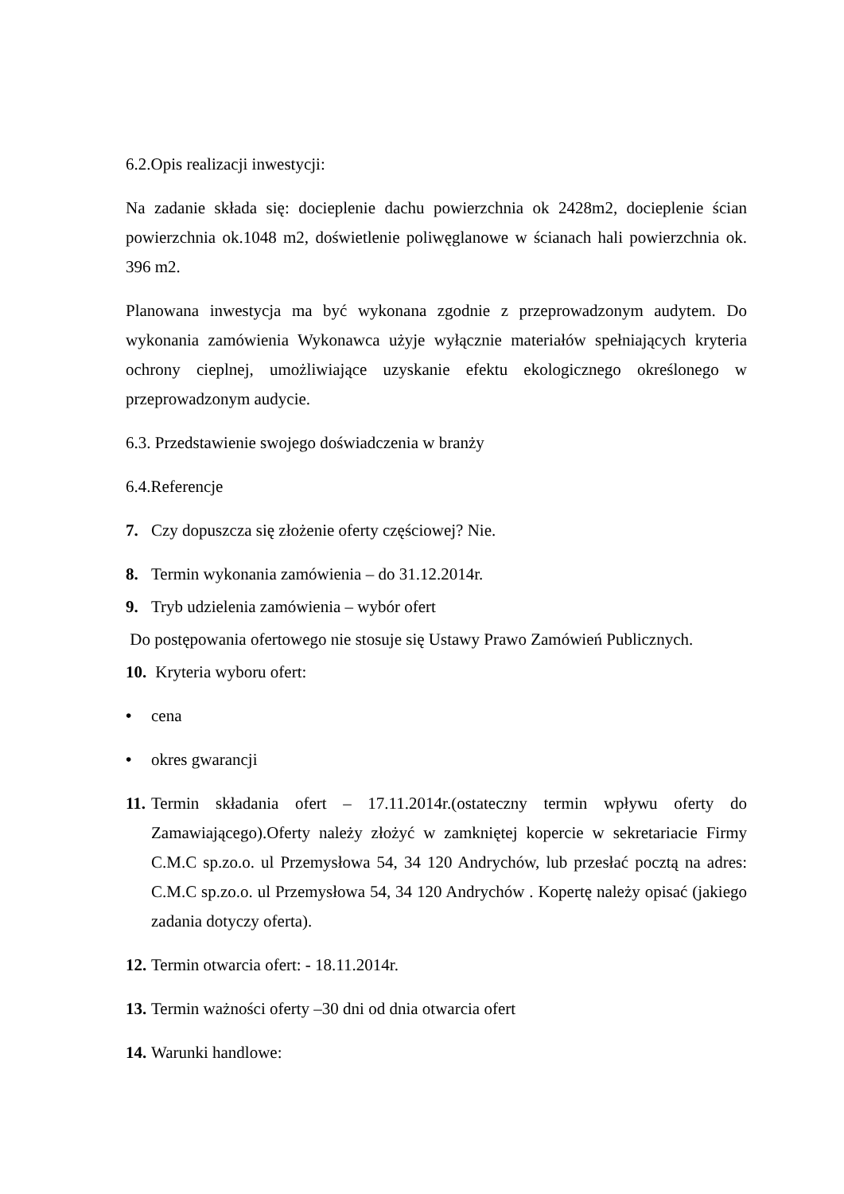6.2.Opis realizacji inwestycji:
Na zadanie składa się: docieplenie dachu powierzchnia ok 2428m2, docieplenie ścian powierzchnia ok.1048 m2, doświetlenie poliwęglanowe w ścianach hali powierzchnia ok. 396 m2.
Planowana inwestycja ma być wykonana zgodnie z przeprowadzonym audytem. Do wykonania zamówienia Wykonawca użyje wyłącznie materiałów spełniających kryteria ochrony cieplnej, umożliwiające uzyskanie efektu ekologicznego określonego w przeprowadzonym audycie.
6.3. Przedstawienie swojego doświadczenia w branży
6.4.Referencje
7. Czy dopuszcza się złożenie oferty częściowej? Nie.
8. Termin wykonania zamówienia – do 31.12.2014r.
9. Tryb udzielenia zamówienia – wybór ofert
Do postępowania ofertowego nie stosuje się Ustawy Prawo Zamówień Publicznych.
10. Kryteria wyboru ofert:
• cena
• okres gwarancji
11. Termin składania ofert – 17.11.2014r.(ostateczny termin wpływu oferty do Zamawiającego).Oferty należy złożyć w zamkniętej kopercie w sekretariacie Firmy C.M.C sp.zo.o. ul Przemysłowa 54, 34 120 Andrychów, lub przesłać pocztą na adres: C.M.C sp.zo.o. ul Przemysłowa 54, 34 120 Andrychów . Kopertę należy opisać (jakiego zadania dotyczy oferta).
12. Termin otwarcia ofert: - 18.11.2014r.
13. Termin ważności oferty –30 dni od dnia otwarcia ofert
14. Warunki handlowe: